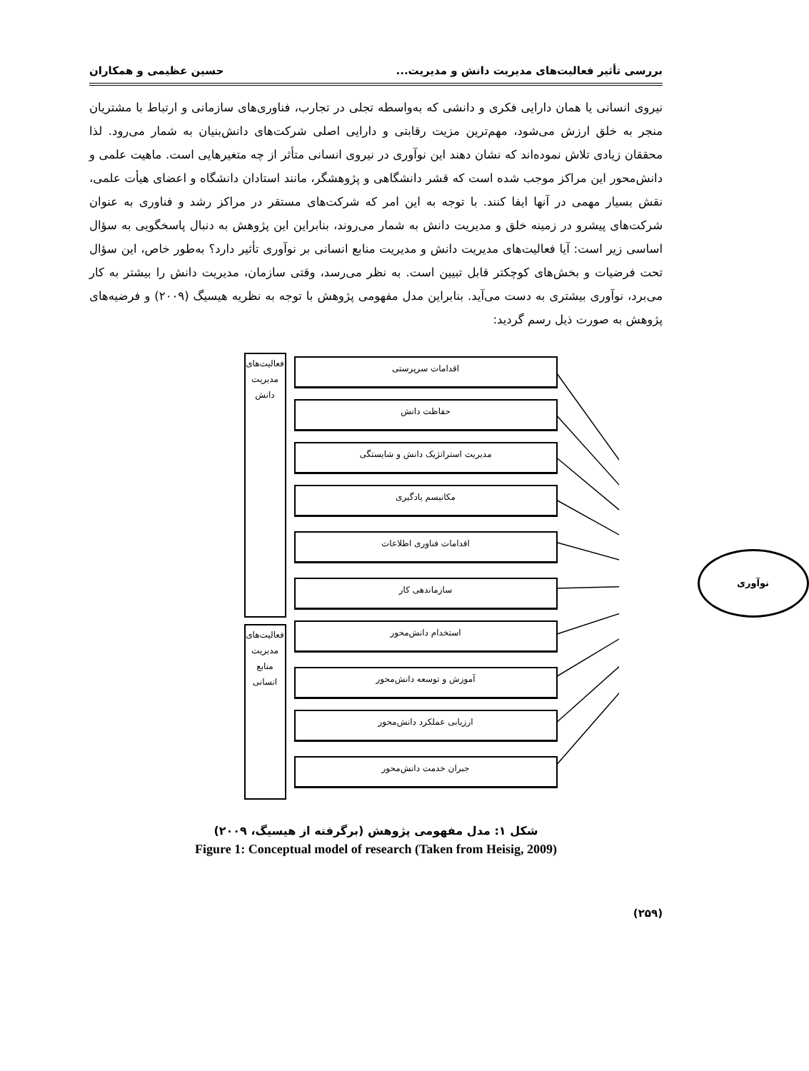بررسی تأثیر فعالیت‌های مدیریت دانش و مدیریت... حسین عظیمی و همکاران
نیروی انسانی یا همان دارایی فکری و دانشی که به‌واسطه تجلی در تجارب، فناوری‌های سازمانی و ارتباط با مشتریان منجر به خلق ارزش می‌شود، مهم‌ترین مزیت رقابتی و دارایی اصلی شرکت‌های دانش‌بنیان به شمار می‌رود. لذا محققان زیادی تلاش نموده‌اند که نشان دهند این نوآوری در نیروی انسانی متأثر از چه متغیرهایی است. ماهیت علمی و دانش‌محور این مراکز موجب شده است که قشر دانشگاهی و پژوهشگر، مانند استادان دانشگاه و اعضای هیأت علمی، نقش بسیار مهمی در آنها ایفا کنند. با توجه به این امر که شرکت‌های مستقر در مراکز رشد و فناوری به عنوان شرکت‌های پیشرو در زمینه خلق و مدیریت دانش به شمار می‌روند، بنابراین این پژوهش به دنبال پاسخگویی به سؤال اساسی زیر است: آیا فعالیت‌های مدیریت دانش و مدیریت منابع انسانی بر نوآوری تأثیر دارد؟ به‌طور خاص، این سؤال تحت فرضیات و بخش‌های کوچکتر قابل تبیین است. به نظر می‌رسد، وقتی سازمان، مدیریت دانش را بیشتر به کار می‌برد، نوآوری بیشتری به دست می‌آید. بنابراین مدل مفهومی پژوهش با توجه به نظریه هیسیگ (۲۰۰۹) و فرضیه‌های پژوهش به صورت ذیل رسم گردید:
فعالیت‌های
مدیریت
دانش
فعالیت‌های
مدیریت
منابع
انسانی
اقدامات سرپرستی
حفاظت دانش
مدیریت استراتژیک دانش و شایستگی
مکانیسم یادگیری
اقدامات فناوری اطلاعات
سازماندهی کار
استخدام دانش‌محور
آموزش و توسعه دانش‌محور
ارزیابی عملکرد دانش‌محور
جبران خدمت دانش‌محور
نوآوری
شکل ۱: مدل مفهومی پژوهش (برگرفته از هیسیگ، ۲۰۰۹)
Figure 1: Conceptual model of research (Taken from Heisig, 2009)
(۲۵۹)